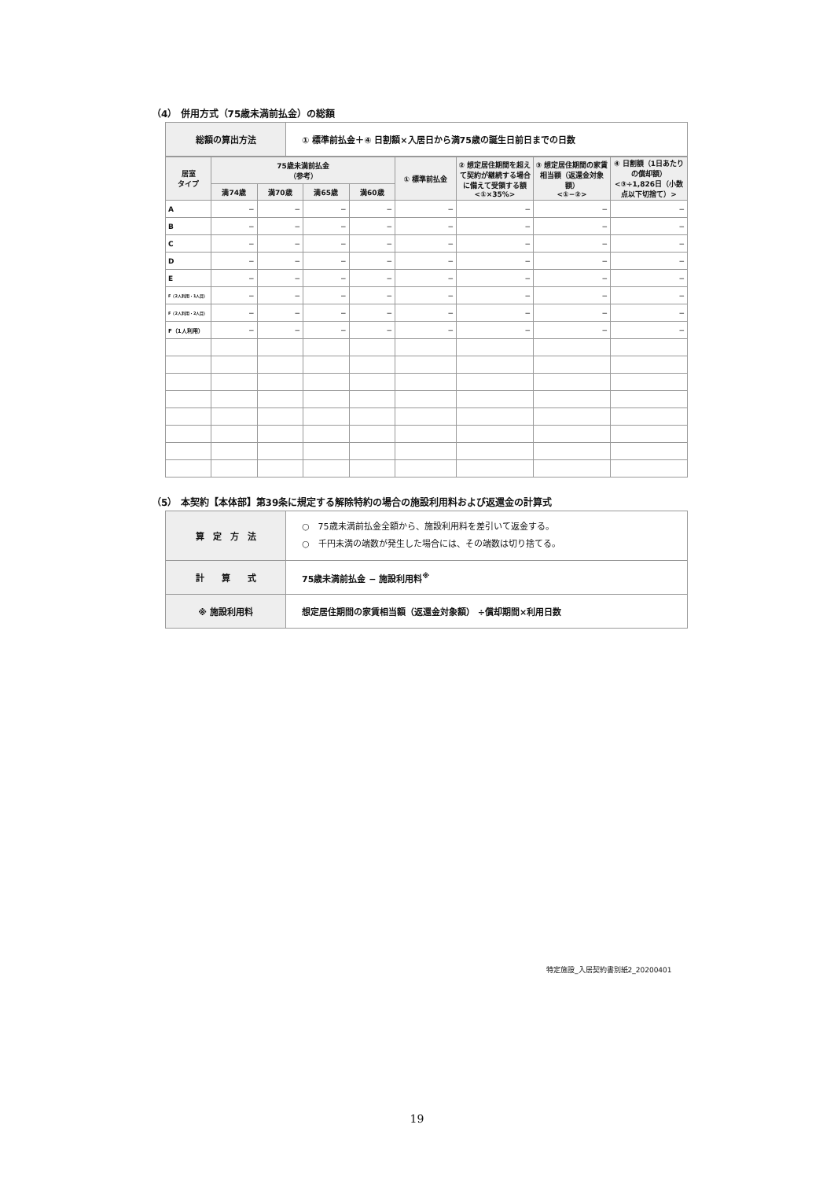（4） 併用方式（75歳未満前払金）の総額
| 総額の算出方法 | ① 標準前払金＋④ 日割額×入居日から満75歳の誕生日前日までの日数 |
| 居室 タイプ | 75歳未満前払金 （参考） | | | | ① 標準前払金 | ② 想定居住期間を超えて契約が継続する場合に備えて受領する額 <①×35%> | ③ 想定居住期間の家賃相当額（返還金対象額） <①−②> | ④ 日割額（1日あたりの償却額） <③÷1,826日（小数点以下切捨て）> |
| --- | --- | --- | --- | --- | --- | --- | --- | --- |
| | 満74歳 | 満70歳 | 満65歳 | 満60歳 | | | | |
| A | − | − | − | − | − | − | − | − |
| B | − | − | − | − | − | − | − | − |
| C | − | − | − | − | − | − | − | − |
| D | − | − | − | − | − | − | − | − |
| E | − | − | − | − | − | − | − | − |
| F（2人利用・1人目） | − | − | − | − | − | − | − | − |
| F（2人利用・2人目） | − | − | − | − | − | − | − | − |
| F（1人利用） | − | − | − | − | − | − | − | − |
（5） 本契約【本体部】第39条に規定する解除特約の場合の施設利用料および返還金の計算式
| 算 定 方 法 | ○ 75歳未満前払金全額から、施設利用料を差引いて返金する。 ○ 千円未満の端数が発生した場合には、その端数は切り捨てる。 |
| 計 算 式 | 75歳未満前払金 − 施設利用料<sup>※</sup> |
| ※ 施設利用料 | 想定居住期間の家賃相当額（返還金対象額） ÷償却期間×利用日数 |
特定施設_入居契約書別紙2_20200401
19